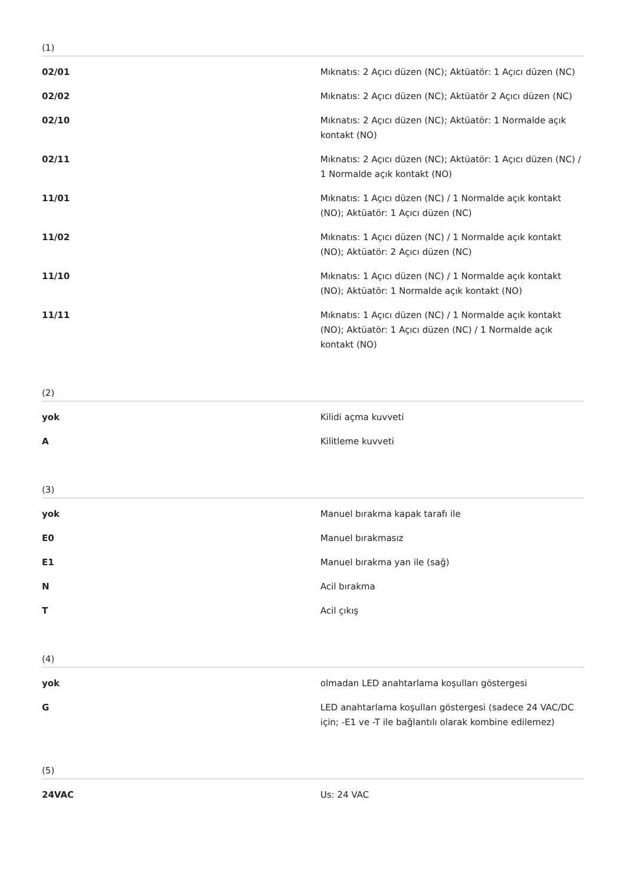(1)
| 02/01 | Mıknatıs: 2 Açıcı düzen (NC); Aktüatör: 1 Açıcı düzen (NC) |
| 02/02 | Mıknatıs: 2 Açıcı düzen (NC); Aktüatör 2 Açıcı düzen (NC) |
| 02/10 | Mıknatıs: 2 Açıcı düzen (NC); Aktüatör: 1 Normalde açık kontakt (NO) |
| 02/11 | Mıknatıs: 2 Açıcı düzen (NC); Aktüatör: 1 Açıcı düzen (NC) / 1 Normalde açık kontakt (NO) |
| 11/01 | Mıknatıs: 1 Açıcı düzen (NC) / 1 Normalde açık kontakt (NO); Aktüatör: 1 Açıcı düzen (NC) |
| 11/02 | Mıknatıs: 1 Açıcı düzen (NC) / 1 Normalde açık kontakt (NO); Aktüatör: 2 Açıcı düzen (NC) |
| 11/10 | Mıknatıs: 1 Açıcı düzen (NC) / 1 Normalde açık kontakt (NO); Aktüatör: 1 Normalde açık kontakt (NO) |
| 11/11 | Mıknatıs: 1 Açıcı düzen (NC) / 1 Normalde açık kontakt (NO); Aktüatör: 1 Açıcı düzen (NC) / 1 Normalde açık kontakt (NO) |
(2)
| yok | Kilidi açma kuvveti |
| A | Kilitleme kuvveti |
(3)
| yok | Manuel bırakma kapak tarafı ile |
| E0 | Manuel bırakmasız |
| E1 | Manuel bırakma yan ile (sağ) |
| N | Acil bırakma |
| T | Acil çıkış |
(4)
| yok | olmadan LED anahtarlama koşulları göstergesi |
| G | LED anahtarlama koşulları göstergesi (sadece 24 VAC/DC için; -E1 ve -T ile bağlantılı olarak kombine edilemez) |
(5)
| 24VAC | Us: 24 VAC |